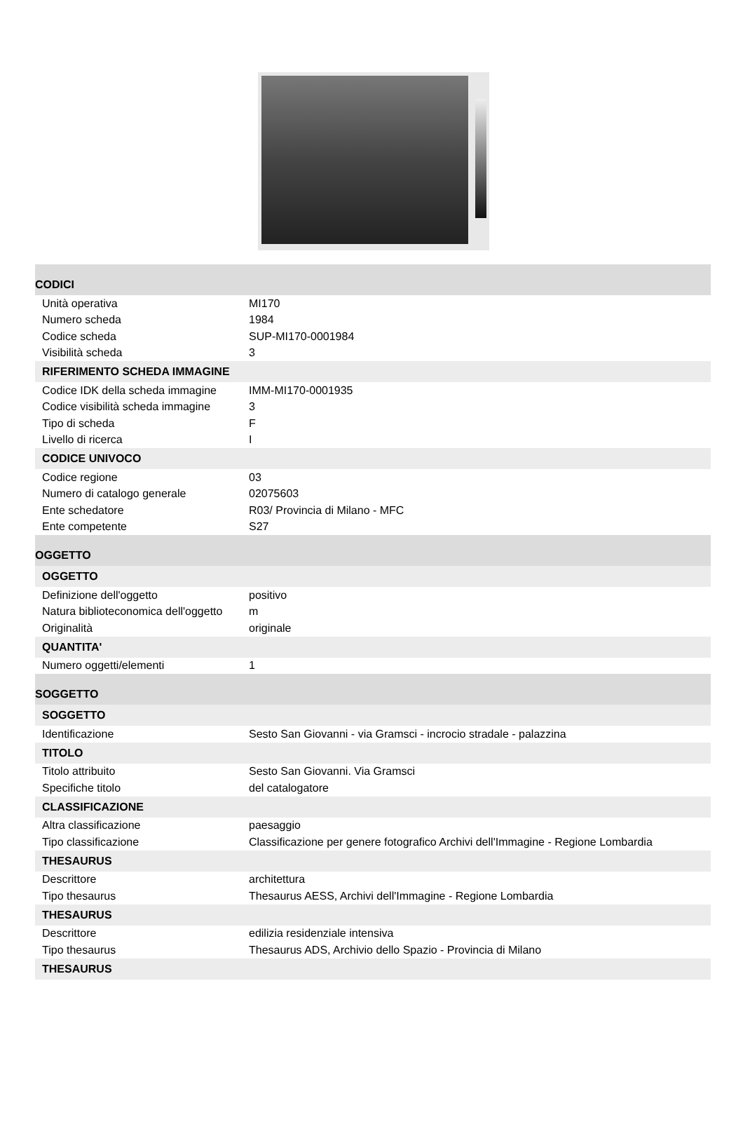| CODICI | |
| Unità operativa | MI170 |
| Numero scheda | 1984 |
| Codice scheda | SUP-MI170-0001984 |
| Visibilità scheda | 3 |
| RIFERIMENTO SCHEDA IMMAGINE | |
| Codice IDK della scheda immagine | IMM-MI170-0001935 |
| Codice visibilità scheda immagine | 3 |
| Tipo di scheda | F |
| Livello di ricerca | I |
| CODICE UNIVOCO | |
| Codice regione | 03 |
| Numero di catalogo generale | 02075603 |
| Ente schedatore | R03/ Provincia di Milano - MFC |
| Ente competente | S27 |
| OGGETTO | |
| OGGETTO | |
| Definizione dell'oggetto | positivo |
| Natura biblioteconomica dell'oggetto | m |
| Originalità | originale |
| QUANTITA' | |
| Numero oggetti/elementi | 1 |
| SOGGETTO | |
| SOGGETTO | |
| Identificazione | Sesto San Giovanni - via Gramsci - incrocio stradale - palazzina |
| TITOLO | |
| Titolo attribuito | Sesto San Giovanni. Via Gramsci |
| Specifiche titolo | del catalogatore |
| CLASSIFICAZIONE | |
| Altra classificazione | paesaggio |
| Tipo classificazione | Classificazione per genere fotografico Archivi dell'Immagine - Regione Lombardia |
| THESAURUS | |
| Descrittore | architettura |
| Tipo thesaurus | Thesaurus AESS, Archivi dell'Immagine - Regione Lombardia |
| THESAURUS | |
| Descrittore | edilizia residenziale intensiva |
| Tipo thesaurus | Thesaurus ADS, Archivio dello Spazio - Provincia di Milano |
| THESAURUS | |